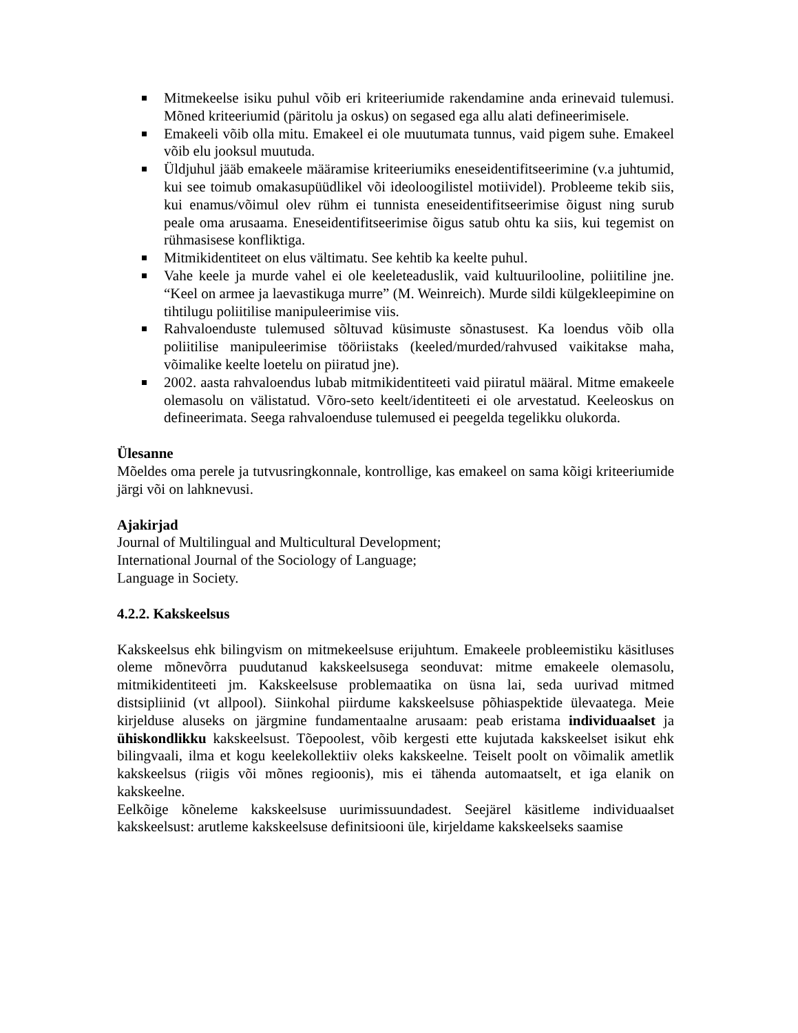Mitmekeelse isiku puhul võib eri kriteeriumide rakendamine anda erinevaid tulemusi. Mõned kriteeriumid (päritolu ja oskus) on segased ega allu alati defineerimisele.
Emakeeli võib olla mitu. Emakeel ei ole muutumata tunnus, vaid pigem suhe. Emakeel võib elu jooksul muutuda.
Üldjuhul jääb emakeele määramise kriteeriumiks eneseidentifitseerimine (v.a juhtumid, kui see toimub omakasupüüdlikel või ideoloogilistel motiividel). Probleeme tekib siis, kui enamus/võimul olev rühm ei tunnista eneseidentifitseerimise õigust ning surub peale oma arusaama. Eneseidentifitseerimise õigus satub ohtu ka siis, kui tegemist on rühmasisese konfliktiga.
Mitmikidentiteet on elus vältimatu. See kehtib ka keelte puhul.
Vahe keele ja murde vahel ei ole keeleteaduslik, vaid kultuurilooline, poliitiline jne. “Keel on armee ja laevastikuga murre” (M. Weinreich). Murde sildi külgekleepimine on tihtilugu poliitilise manipuleerimise viis.
Rahvaloenduste tulemused sõltuvad küsimuste sõnastusest. Ka loendus võib olla poliitilise manipuleerimise tööriistaks (keeled/murded/rahvused vaikitakse maha, võimalike keelte loetelu on piiratud jne).
2002. aasta rahvaloendus lubab mitmikidentiteeti vaid piiratul määral. Mitme emakeele olemasolu on välistatud. Võro-seto keelt/identiteeti ei ole arvestatud. Keeleoskus on defineerimata. Seega rahvaloenduse tulemused ei peegelda tegelikku olukorda.
Ülesanne
Mõeldes oma perele ja tutvusringkonnale, kontrollige, kas emakeel on sama kõigi kriteeriumide järgi või on lahknevusi.
Ajakirjad
Journal of Multilingual and Multicultural Development;
International Journal of the Sociology of Language;
Language in Society.
4.2.2. Kakskeelsus
Kakskeelsus ehk bilingvism on mitmekeelsuse erijuhtum. Emakeele probleemistiku käsitluses oleme mõnevõrra puudutanud kakskeelsusega seonduvat: mitme emakeele olemasolu, mitmikidentiteeti jm. Kakskeelsuse problemaatika on üsna lai, seda uurivad mitmed distsipliinid (vt allpool). Siinkohal piirdume kakskeelsuse põhiaspektide ülevaatega. Meie kirjelduse aluseks on järgmine fundamentaalne arusaam: peab eristama individuaalset ja ühiskondlikku kakskeelsust. Tõepoolest, võib kergesti ette kujutada kakskeelset isikut ehk bilingvaali, ilma et kogu keelekollektiiv oleks kakskeelne. Teiselt poolt on võimalik ametlik kakskeelsus (riigis või mõnes regioonis), mis ei tähenda automaatselt, et iga elanik on kakskeelne.
Eelkõige kõneleme kakskeelsuse uurimissuundadest. Seejärel käsitleme individuaalset kakskeelsust: arutleme kakskeelsuse definitsiooni üle, kirjeldame kakskeelseks saamise